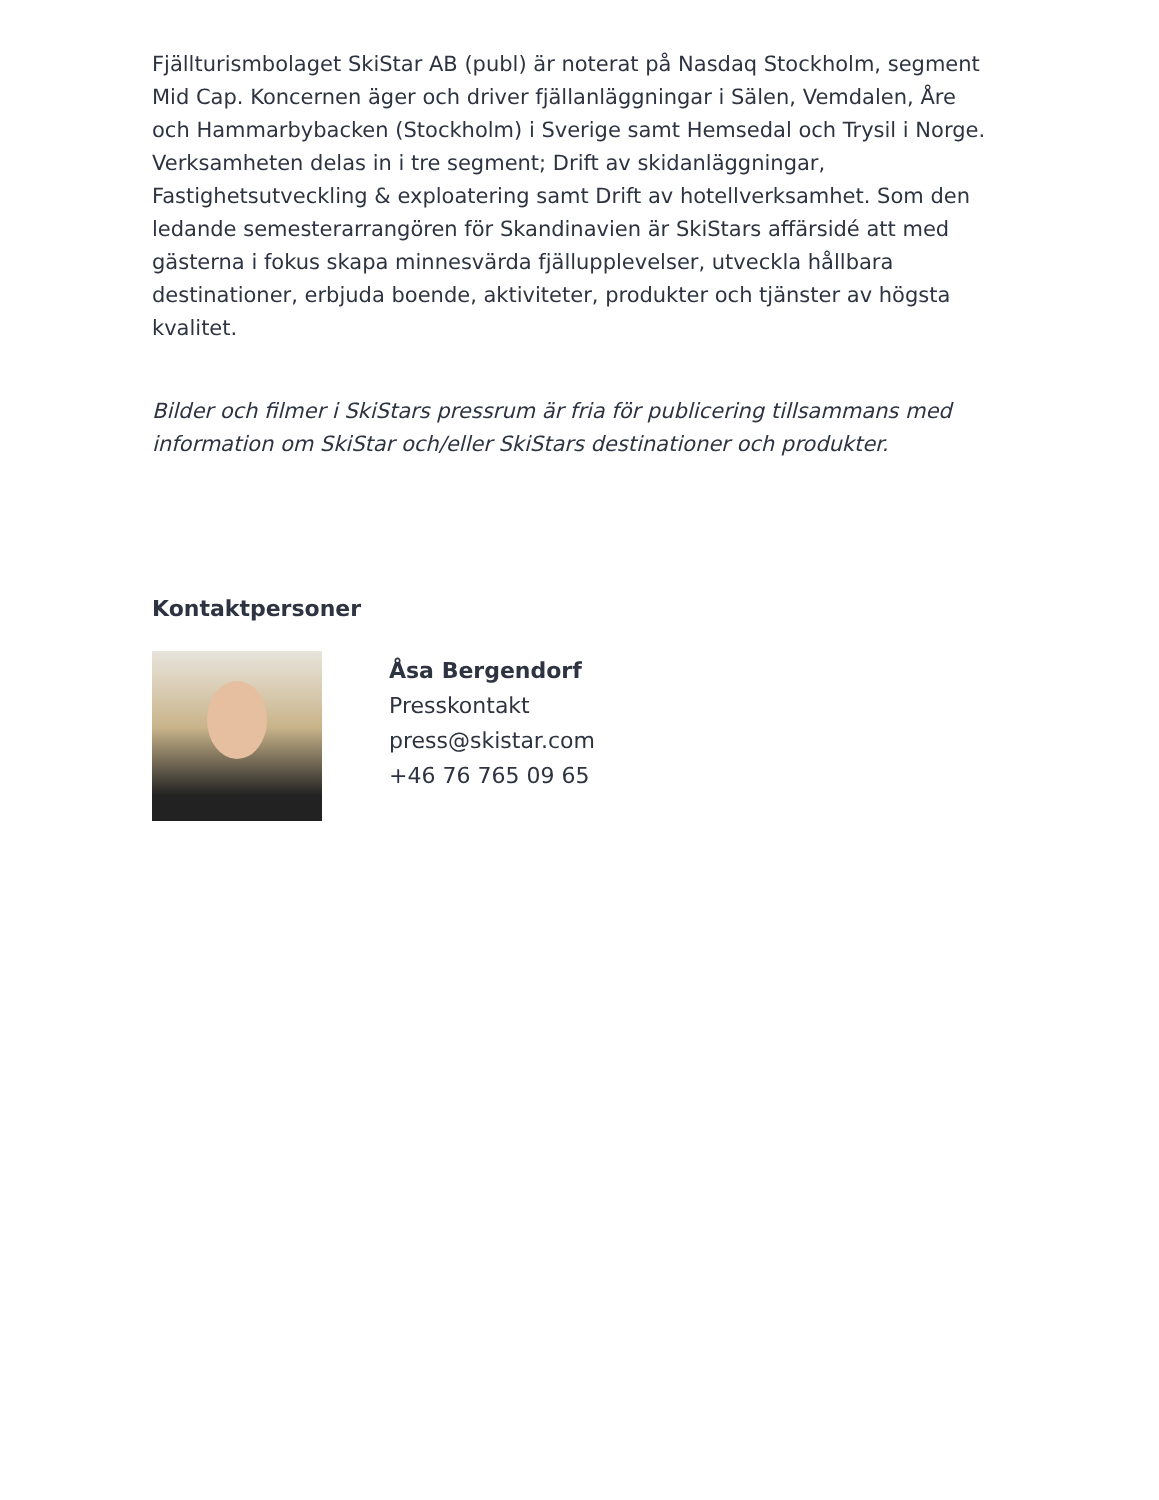Fjällturismbolaget SkiStar AB (publ) är noterat på Nasdaq Stockholm, segment Mid Cap. Koncernen äger och driver fjällanläggningar i Sälen, Vemdalen, Åre och Hammarbybacken (Stockholm) i Sverige samt Hemsedal och Trysil i Norge. Verksamheten delas in i tre segment; Drift av skidanläggningar, Fastighetsutveckling & exploatering samt Drift av hotellverksamhet. Som den ledande semesterarrangören för Skandinavien är SkiStars affärsidé att med gästerna i fokus skapa minnesvärda fjällupplevelser, utveckla hållbara destinationer, erbjuda boende, aktiviteter, produkter och tjänster av högsta kvalitet.
Bilder och filmer i SkiStars pressrum är fria för publicering tillsammans med information om SkiStar och/eller SkiStars destinationer och produkter.
Kontaktpersoner
Åsa Bergendorf
Presskontakt
press@skistar.com
+46 76 765 09 65